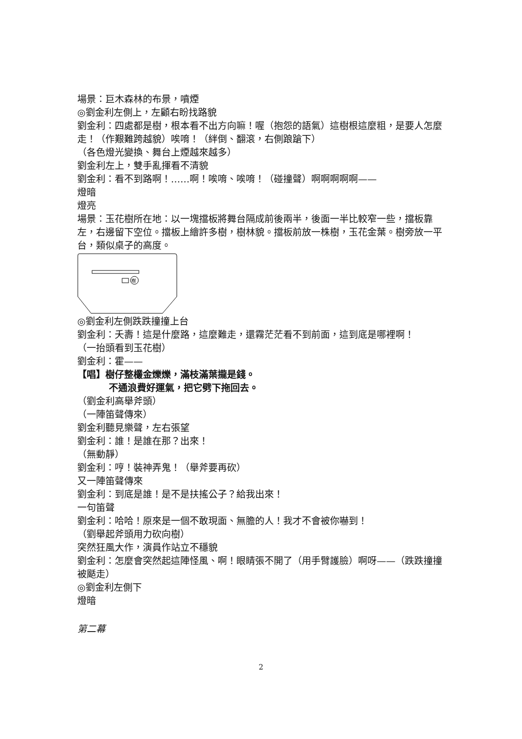場景：巨木森林的布景，噴煙
◎劉金利左側上，左顧右盼找路貌
劉金利：四處都是樹，根本看不出方向嘛！喔（抱怨的語氣）這樹根這麼粗，是要人怎麼走！（作艱難跨越貌）唉唷！（絆倒、翻滾，右側踉蹌下）
（各色燈光變換、舞台上煙越來越多）
劉金利左上，雙手亂揮看不清貌
劉金利：看不到路啊！……啊！唉唷、唉唷！（碰撞聲）啊啊啊啊啊——
燈暗
燈亮
場景：玉花樹所在地：以一塊擋板將舞台隔成前後兩半，後面一半比較窄一些，擋板靠左，右邊留下空位。擋板上繪許多樹，樹林貌。擋板前放一株樹，玉花金葉。樹旁放一平台，類似桌子的高度。
樹
◎劉金利左側跌跌撞撞上台
劉金利：夭壽！這是什麼路，這麼難走，還霧茫茫看不到前面，這到底是哪裡啊！
（一抬頭看到玉花樹）
劉金利：霍——
【唱】樹仔整欉金爍爍，滿枝滿葉攏是錢。
不通浪費好運氣，把它劈下拖回去。
（劉金利高舉斧頭）
（一陣笛聲傳來）
劉金利聽見樂聲，左右張望
劉金利：誰！是誰在那？出來！
（無動靜）
劉金利：哼！裝神弄鬼！（舉斧要再砍）
又一陣笛聲傳來
劉金利：到底是誰！是不是扶搖公子？給我出來！
一句笛聲
劉金利：哈哈！原來是一個不敢現面、無膽的人！我才不會被你嚇到！
（劉舉起斧頭用力砍向樹）
突然狂風大作，演員作站立不穩貌
劉金利：怎麼會突然起這陣怪風、啊！眼睛張不開了（用手臂護臉）啊呀——（跌跌撞撞被颳走）
◎劉金利左側下
燈暗
第二幕
2